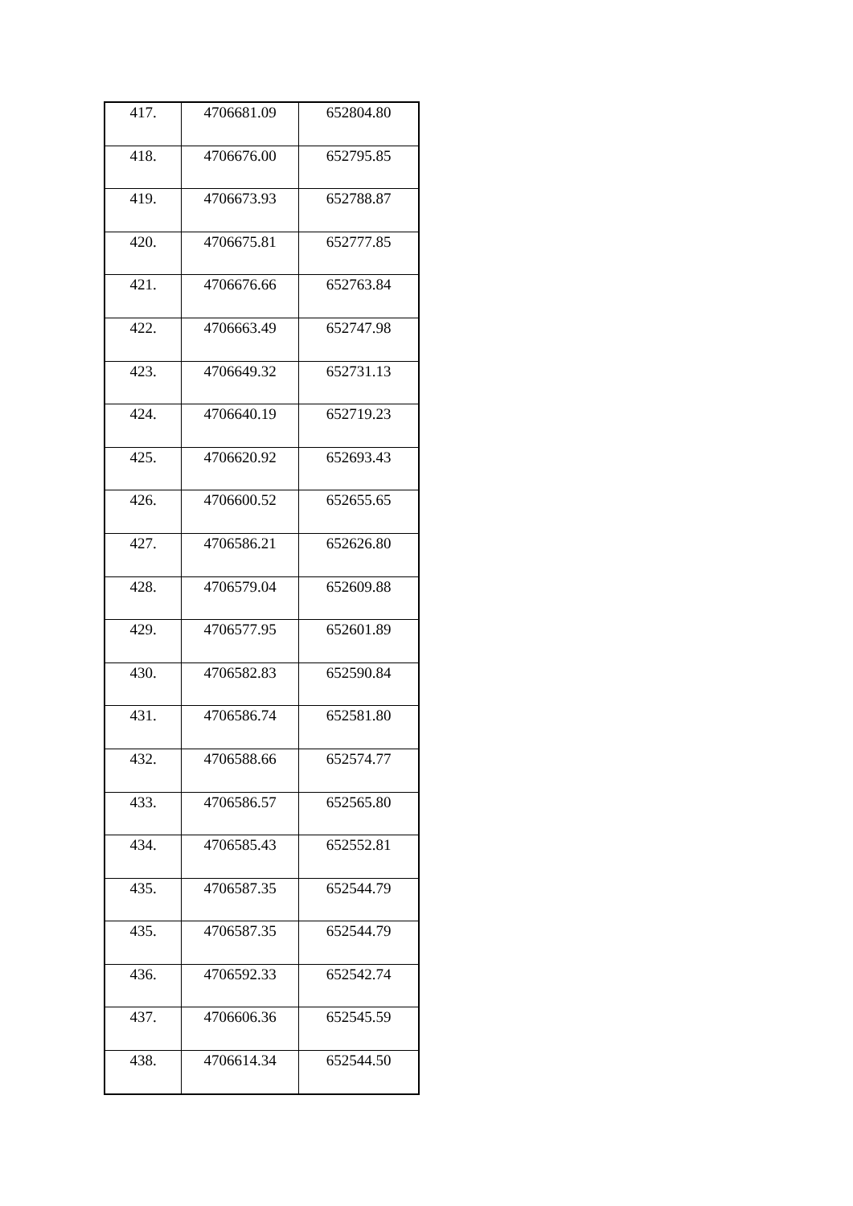| 417. | 4706681.09 | 652804.80 |
| 418. | 4706676.00 | 652795.85 |
| 419. | 4706673.93 | 652788.87 |
| 420. | 4706675.81 | 652777.85 |
| 421. | 4706676.66 | 652763.84 |
| 422. | 4706663.49 | 652747.98 |
| 423. | 4706649.32 | 652731.13 |
| 424. | 4706640.19 | 652719.23 |
| 425. | 4706620.92 | 652693.43 |
| 426. | 4706600.52 | 652655.65 |
| 427. | 4706586.21 | 652626.80 |
| 428. | 4706579.04 | 652609.88 |
| 429. | 4706577.95 | 652601.89 |
| 430. | 4706582.83 | 652590.84 |
| 431. | 4706586.74 | 652581.80 |
| 432. | 4706588.66 | 652574.77 |
| 433. | 4706586.57 | 652565.80 |
| 434. | 4706585.43 | 652552.81 |
| 435. | 4706587.35 | 652544.79 |
| 435. | 4706587.35 | 652544.79 |
| 436. | 4706592.33 | 652542.74 |
| 437. | 4706606.36 | 652545.59 |
| 438. | 4706614.34 | 652544.50 |